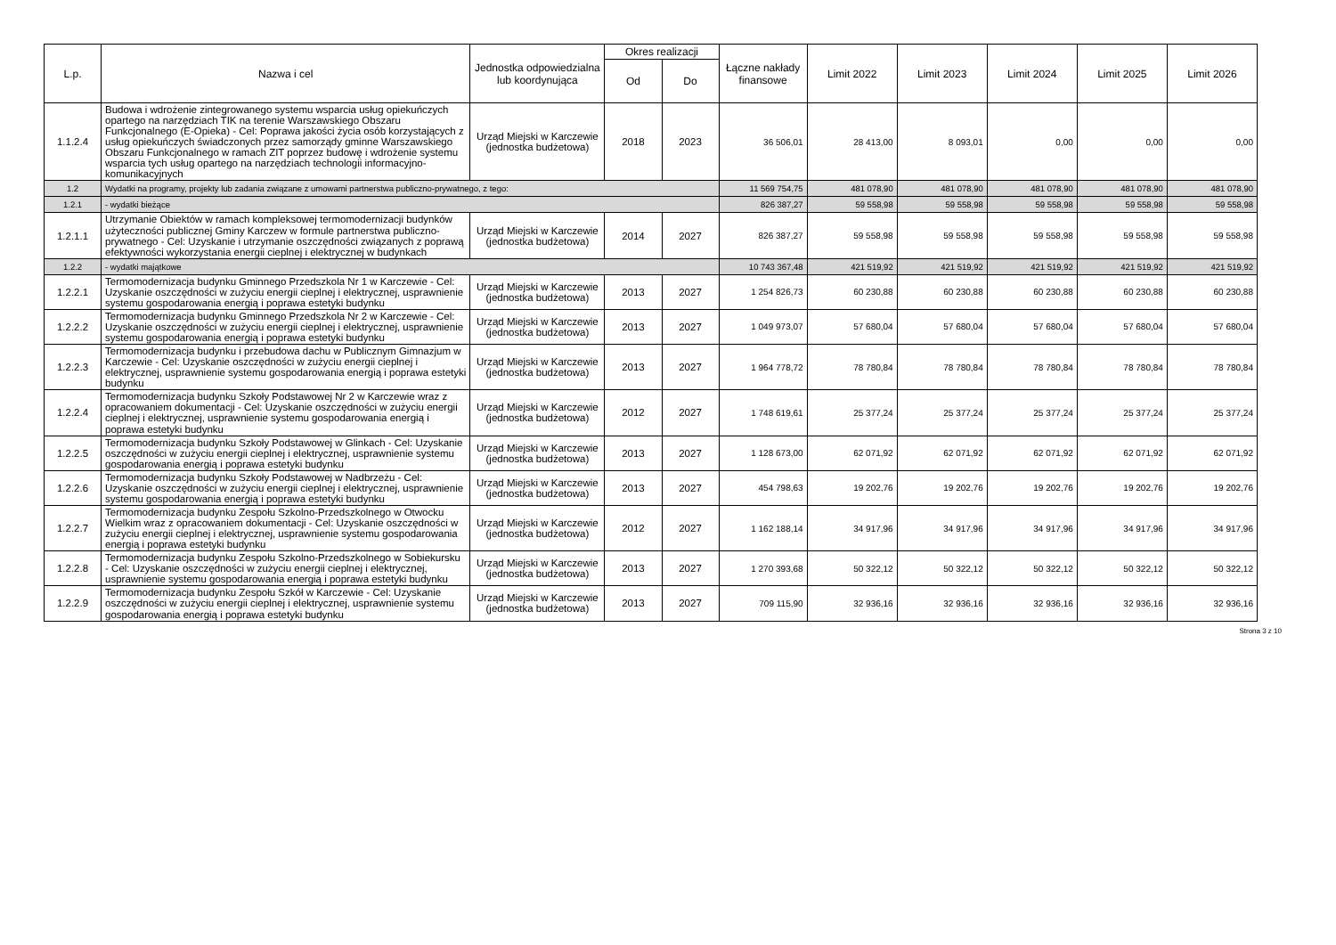| L.p. | Nazwa i cel | Jednostka odpowiedzialna lub koordynująca | Okres realizacji | | Łączne nakłady finansowe | Limit 2022 | Limit 2023 | Limit 2024 | Limit 2025 | Limit 2026 |
| --- | --- | --- | --- | --- | --- | --- | --- | --- | --- | --- |
| | | | Od | Do | | | | | | |
| 1.1.2.4 | Budowa i wdrożenie zintegrowanego systemu wsparcia usług opiekuńczych opartego na narzędziach TIK na terenie Warszawskiego Obszaru Funkcjonalnego (E-Opieka) - Cel: Poprawa jakości życia osób korzystających z usług opiekuńczych świadczonych przez samorządy gminne Warszawskiego Obszaru Funkcjonalnego w ramach ZIT poprzez budowę i wdrożenie systemu wsparcia tych usług opartego na narzędziach technologii informacyjno-komunikacyjnych | Urząd Miejski w Karczewie (jednostka budżetowa) | 2018 | 2023 | 36 506,01 | 28 413,00 | 8 093,01 | 0,00 | 0,00 | 0,00 |
| 1.2 | Wydatki na programy, projekty lub zadania związane z umowami partnerstwa publiczno-prywatnego, z tego: | | | | 11 569 754,75 | 481 078,90 | 481 078,90 | 481 078,90 | 481 078,90 | 481 078,90 |
| 1.2.1 | - wydatki bieżące | | | | 826 387,27 | 59 558,98 | 59 558,98 | 59 558,98 | 59 558,98 | 59 558,98 |
| 1.2.1.1 | Utrzymanie Obiektów w ramach kompleksowej termomodernizacji budynków użyteczności publicznej Gminy Karczew w formule partnerstwa publiczno-prywatnego - Cel: Uzyskanie i utrzymanie oszczędności związanych z poprawą efektywności wykorzystania energii cieplnej i elektrycznej w budynkach | Urząd Miejski w Karczewie (jednostka budżetowa) | 2014 | 2027 | 826 387,27 | 59 558,98 | 59 558,98 | 59 558,98 | 59 558,98 | 59 558,98 |
| 1.2.2 | - wydatki majątkowe | | | | 10 743 367,48 | 421 519,92 | 421 519,92 | 421 519,92 | 421 519,92 | 421 519,92 |
| 1.2.2.1 | Termomodernizacja budynku Gminnego Przedszkola Nr 1 w Karczewie - Cel: Uzyskanie oszczędności w zużyciu energii cieplnej i elektrycznej, usprawnienie systemu gospodarowania energią i poprawa estetyki budynku | Urząd Miejski w Karczewie (jednostka budżetowa) | 2013 | 2027 | 1 254 826,73 | 60 230,88 | 60 230,88 | 60 230,88 | 60 230,88 | 60 230,88 |
| 1.2.2.2 | Termomodernizacja budynku Gminnego Przedszkola Nr 2 w Karczewie - Cel: Uzyskanie oszczędności w zużyciu energii cieplnej i elektrycznej, usprawnienie systemu gospodarowania energią i poprawa estetyki budynku | Urząd Miejski w Karczewie (jednostka budżetowa) | 2013 | 2027 | 1 049 973,07 | 57 680,04 | 57 680,04 | 57 680,04 | 57 680,04 | 57 680,04 |
| 1.2.2.3 | Termomodernizacja budynku i przebudowa dachu w Publicznym Gimnazjum w Karczewie - Cel: Uzyskanie oszczędności w zużyciu energii cieplnej i elektrycznej, usprawnienie systemu gospodarowania energią i poprawa estetyki budynku | Urząd Miejski w Karczewie (jednostka budżetowa) | 2013 | 2027 | 1 964 778,72 | 78 780,84 | 78 780,84 | 78 780,84 | 78 780,84 | 78 780,84 |
| 1.2.2.4 | Termomodernizacja budynku Szkoły Podstawowej Nr 2 w Karczewie wraz z opracowaniem dokumentacji - Cel: Uzyskanie oszczędności w zużyciu energii cieplnej i elektrycznej, usprawnienie systemu gospodarowania energią i poprawa estetyki budynku | Urząd Miejski w Karczewie (jednostka budżetowa) | 2012 | 2027 | 1 748 619,61 | 25 377,24 | 25 377,24 | 25 377,24 | 25 377,24 | 25 377,24 |
| 1.2.2.5 | Termomodernizacja budynku Szkoły Podstawowej w Glinkach - Cel: Uzyskanie oszczędności w zużyciu energii cieplnej i elektrycznej, usprawnienie systemu gospodarowania energią i poprawa estetyki budynku | Urząd Miejski w Karczewie (jednostka budżetowa) | 2013 | 2027 | 1 128 673,00 | 62 071,92 | 62 071,92 | 62 071,92 | 62 071,92 | 62 071,92 |
| 1.2.2.6 | Termomodernizacja budynku Szkoły Podstawowej w Nadbrzeżu - Cel: Uzyskanie oszczędności w zużyciu energii cieplnej i elektrycznej, usprawnienie systemu gospodarowania energią i poprawa estetyki budynku | Urząd Miejski w Karczewie (jednostka budżetowa) | 2013 | 2027 | 454 798,63 | 19 202,76 | 19 202,76 | 19 202,76 | 19 202,76 | 19 202,76 |
| 1.2.2.7 | Termomodernizacja budynku Zespołu Szkolno-Przedszkolnego w Otwocku Wielkim wraz z opracowaniem dokumentacji - Cel: Uzyskanie oszczędności w zużyciu energii cieplnej i elektrycznej, usprawnienie systemu gospodarowania energią i poprawa estetyki budynku | Urząd Miejski w Karczewie (jednostka budżetowa) | 2012 | 2027 | 1 162 188,14 | 34 917,96 | 34 917,96 | 34 917,96 | 34 917,96 | 34 917,96 |
| 1.2.2.8 | Termomodernizacja budynku Zespołu Szkolno-Przedszkolnego w Sobiekursku - Cel: Uzyskanie oszczędności w zużyciu energii cieplnej i elektrycznej, usprawnienie systemu gospodarowania energią i poprawa estetyki budynku | Urząd Miejski w Karczewie (jednostka budżetowa) | 2013 | 2027 | 1 270 393,68 | 50 322,12 | 50 322,12 | 50 322,12 | 50 322,12 | 50 322,12 |
| 1.2.2.9 | Termomodernizacja budynku Zespołu Szkół w Karczewie - Cel: Uzyskanie oszczędności w zużyciu energii cieplnej i elektrycznej, usprawnienie systemu gospodarowania energią i poprawa estetyki budynku | Urząd Miejski w Karczewie (jednostka budżetowa) | 2013 | 2027 | 709 115,90 | 32 936,16 | 32 936,16 | 32 936,16 | 32 936,16 | 32 936,16 |
Strona 3 z 10